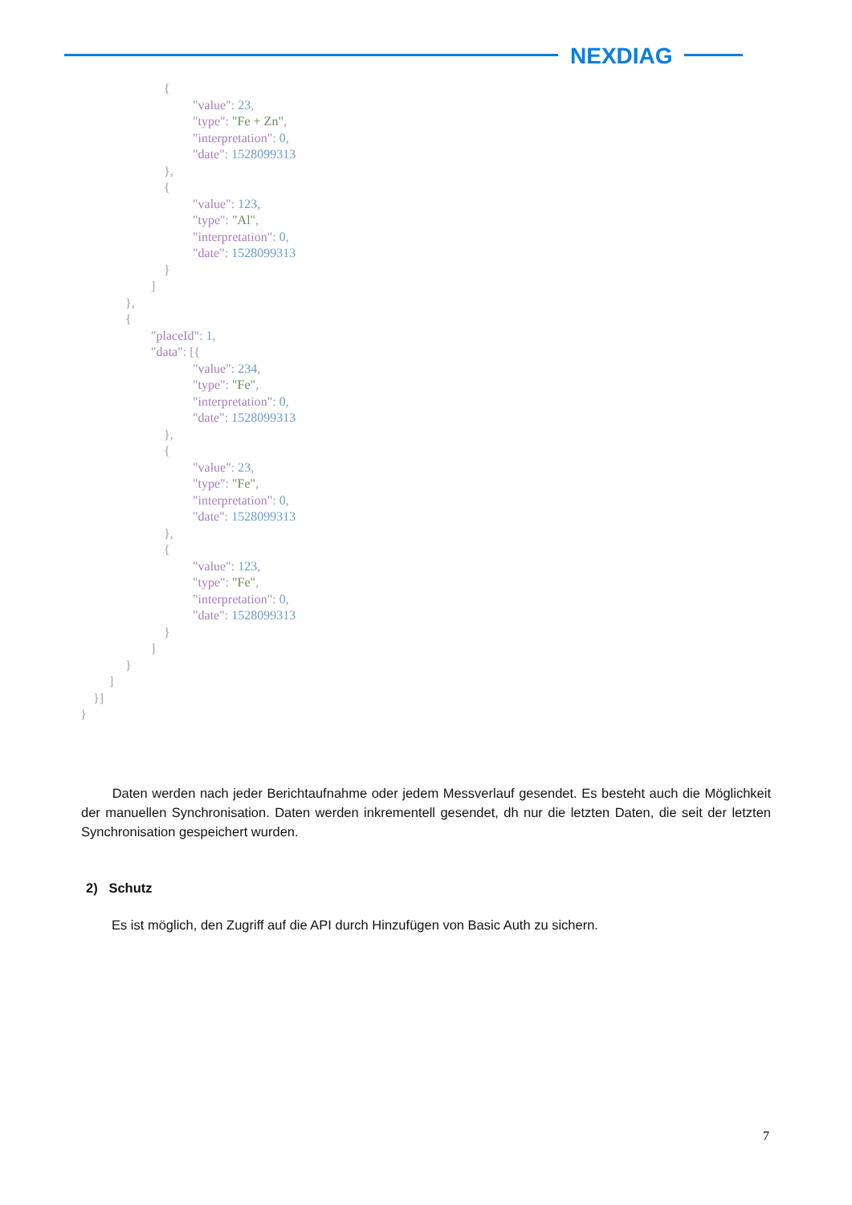NEXDIAG
{ "value": 23, "type": "Fe + Zn", "interpretation": 0, "date": 1528099313 }, { "value": 123, "type": "Al", "interpretation": 0, "date": 1528099313 } ] }, { "placeId": 1, "data": [{ "value": 234, "type": "Fe", "interpretation": 0, "date": 1528099313 }, { "value": 23, "type": "Fe", "interpretation": 0, "date": 1528099313 }, { "value": 123, "type": "Fe", "interpretation": 0, "date": 1528099313 } ] } ] }] }
Daten werden nach jeder Berichtaufnahme oder jedem Messverlauf gesendet. Es besteht auch die Möglichkeit der manuellen Synchronisation. Daten werden inkrementell gesendet, dh nur die letzten Daten, die seit der letzten Synchronisation gespeichert wurden.
2) Schutz
Es ist möglich, den Zugriff auf die API durch Hinzufügen von Basic Auth zu sichern.
7